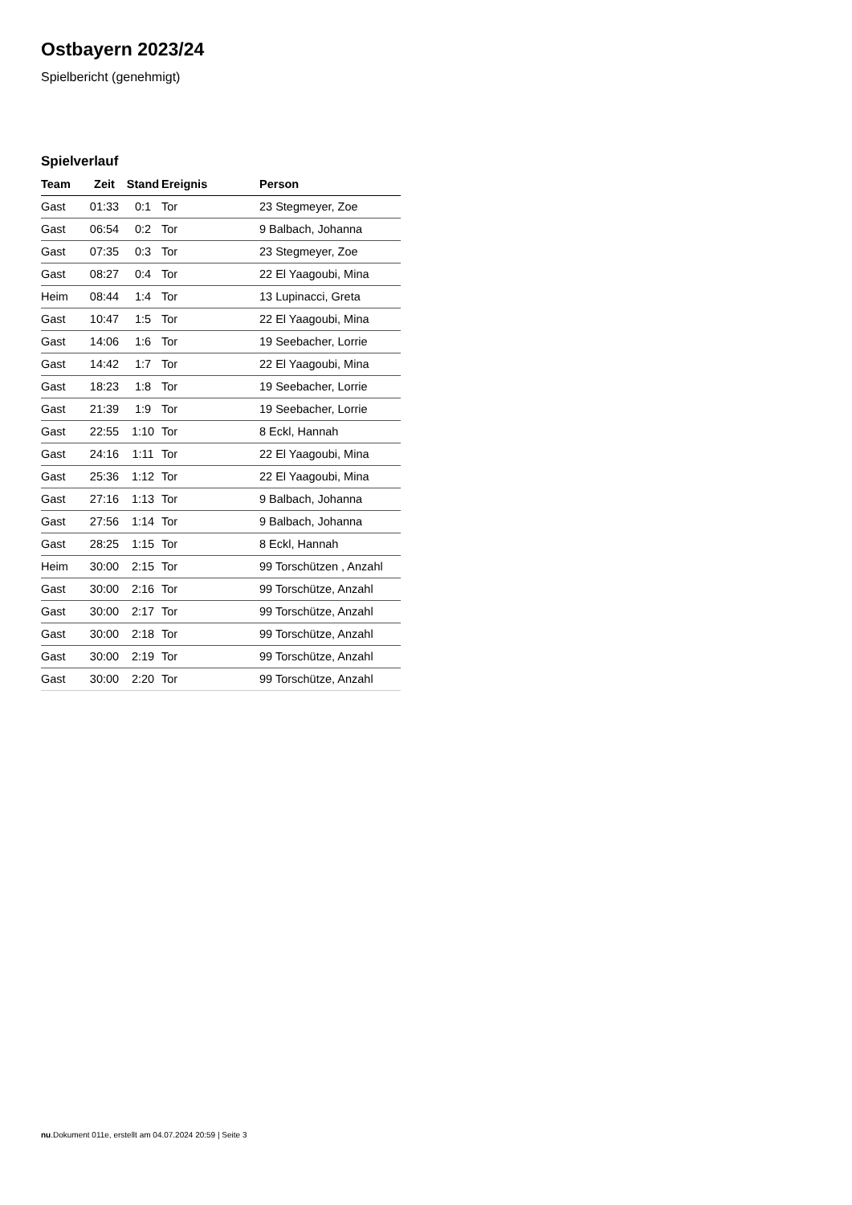Ostbayern 2023/24
Spielbericht (genehmigt)
Spielverlauf
| Team | Zeit | Stand | Ereignis | Person |
| --- | --- | --- | --- | --- |
| Gast | 01:33 | 0:1 | Tor | 23 Stegmeyer, Zoe |
| Gast | 06:54 | 0:2 | Tor | 9 Balbach, Johanna |
| Gast | 07:35 | 0:3 | Tor | 23 Stegmeyer, Zoe |
| Gast | 08:27 | 0:4 | Tor | 22 El Yaagoubi, Mina |
| Heim | 08:44 | 1:4 | Tor | 13 Lupinacci, Greta |
| Gast | 10:47 | 1:5 | Tor | 22 El Yaagoubi, Mina |
| Gast | 14:06 | 1:6 | Tor | 19 Seebacher, Lorrie |
| Gast | 14:42 | 1:7 | Tor | 22 El Yaagoubi, Mina |
| Gast | 18:23 | 1:8 | Tor | 19 Seebacher, Lorrie |
| Gast | 21:39 | 1:9 | Tor | 19 Seebacher, Lorrie |
| Gast | 22:55 | 1:10 | Tor | 8 Eckl, Hannah |
| Gast | 24:16 | 1:11 | Tor | 22 El Yaagoubi, Mina |
| Gast | 25:36 | 1:12 | Tor | 22 El Yaagoubi, Mina |
| Gast | 27:16 | 1:13 | Tor | 9 Balbach, Johanna |
| Gast | 27:56 | 1:14 | Tor | 9 Balbach, Johanna |
| Gast | 28:25 | 1:15 | Tor | 8 Eckl, Hannah |
| Heim | 30:00 | 2:15 | Tor | 99 Torschützen , Anzahl |
| Gast | 30:00 | 2:16 | Tor | 99 Torschütze, Anzahl |
| Gast | 30:00 | 2:17 | Tor | 99 Torschütze, Anzahl |
| Gast | 30:00 | 2:18 | Tor | 99 Torschütze, Anzahl |
| Gast | 30:00 | 2:19 | Tor | 99 Torschütze, Anzahl |
| Gast | 30:00 | 2:20 | Tor | 99 Torschütze, Anzahl |
nu.Dokument 011e, erstellt am 04.07.2024 20:59 | Seite 3